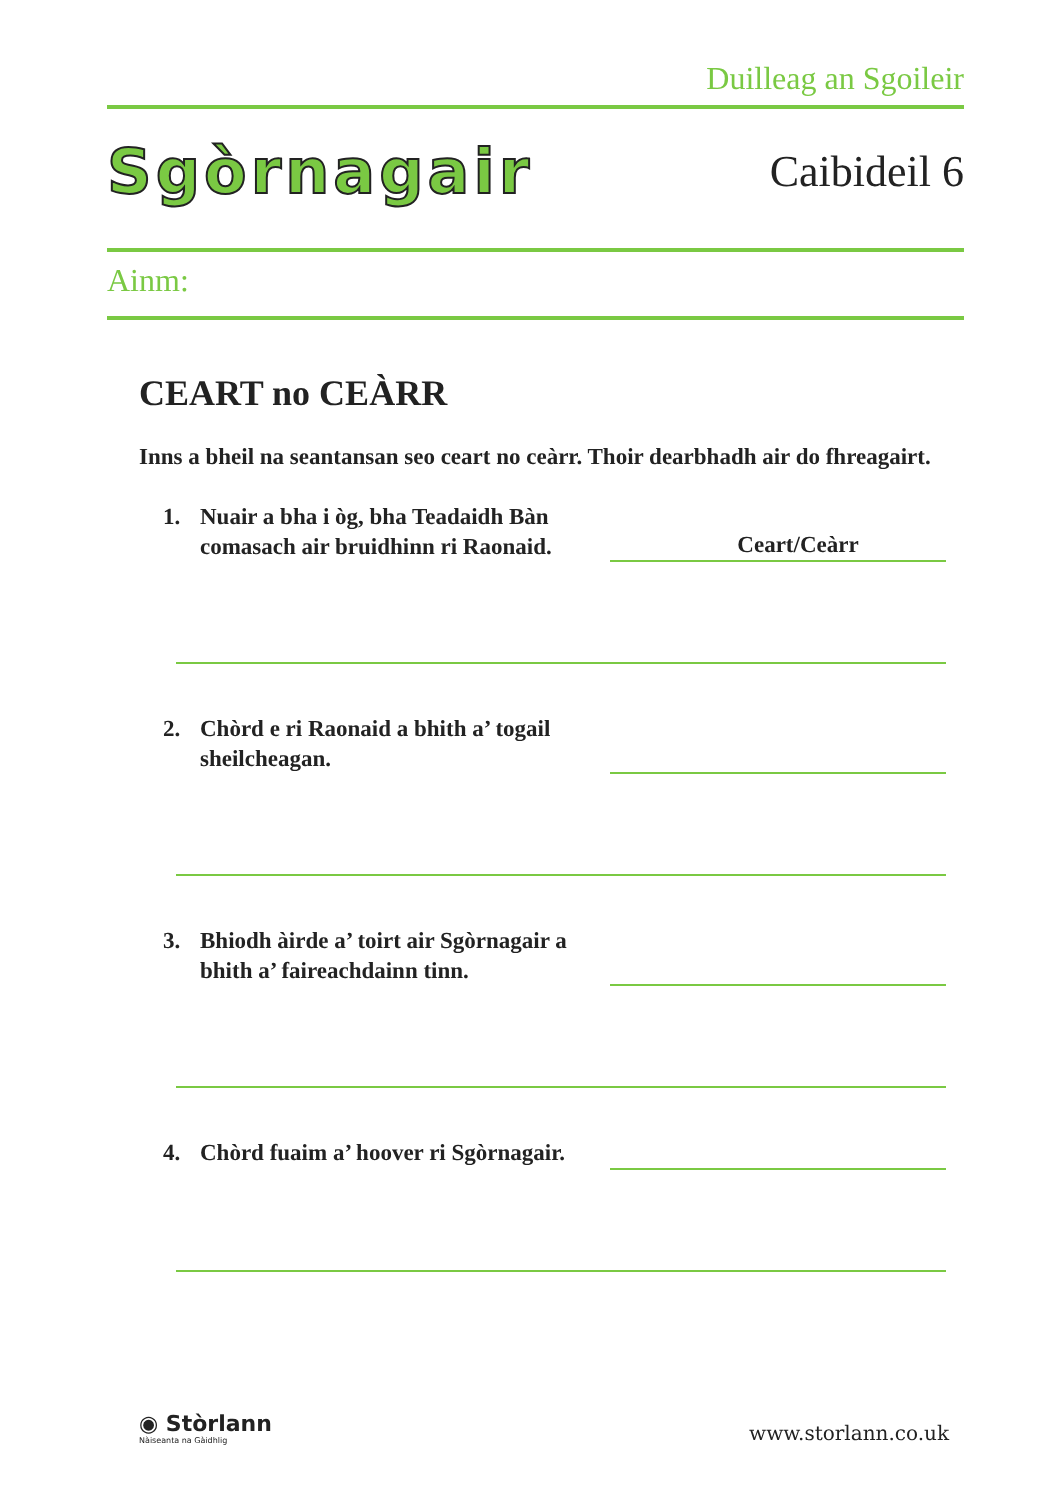Duilleag an Sgoileir
Sgòrnagair
Caibideil 6
Ainm:
CEART no CEÀRR
Inns a bheil na seantansan seo ceart no ceàrr. Thoir dearbhadh air do fhreagairt.
1. Nuair a bha i òg, bha Teadaidh Bàn comasach air bruidhinn ri Raonaid.
Ceart/Ceàrr
2. Chòrd e ri Raonaid a bhith a’ togail sheilcheagan.
3. Bhiodh àirde a’ toirt air Sgòrnagair a bhith a’ faireachdainn tinn.
4. Chòrd fuaim a’ hoover ri Sgòrnagair.
◉ Stòrlann
Nàiseanta na Gàidhlig
www.storlann.co.uk